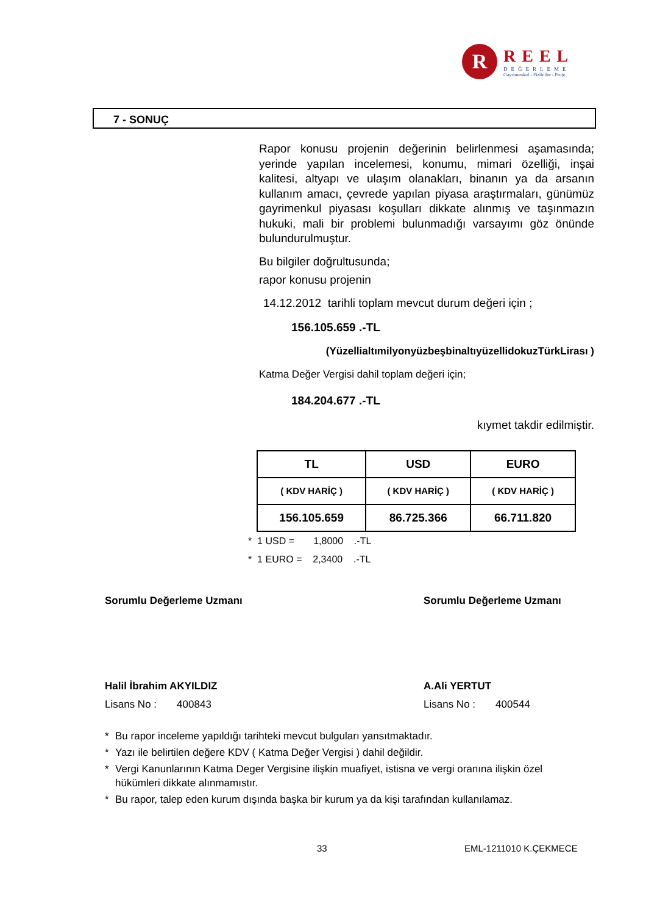R
REEL
DEĞERLEME
Gayrimenkul - Fizibilite - Proje
7 - SONUÇ
Rapor konusu projenin değerinin belirlenmesi aşamasında; yerinde yapılan incelemesi, konumu, mimari özelliği, inşai kalitesi, altyapı ve ulaşım olanakları, binanın ya da arsanın kullanım amacı, çevrede yapılan piyasa araştırmaları, günümüz gayrimenkul piyasası koşulları dikkate alınmış ve taşınmazın hukuki, mali bir problemi bulunmadığı varsayımı göz önünde bulundurulmuştur.
Bu bilgiler doğrultusunda;
rapor konusu projenin
14.12.2012 tarihli toplam mevcut durum değeri için ;
156.105.659 .-TL
(YüzellialtımilyonyüzbeşbinaltıyüzellidokuzTürkLirası )
Katma Değer Vergisi dahil toplam değeri için;
184.204.677 .-TL
kıymet takdir edilmiştir.
| TL | USD | EURO |
| --- | --- | --- |
| ( KDV HARİÇ ) | ( KDV HARİÇ ) | ( KDV HARİÇ ) |
| 156.105.659 | 86.725.366 | 66.711.820 |
* 1 USD = 1,8000 .-TL
* 1 EURO = 2,3400 .-TL
Sorumlu Değerleme Uzmanı
Halil İbrahim AKYILDIZ
Lisans No : 400843
Sorumlu Değerleme Uzmanı
A.Ali YERTUT
Lisans No : 400544
* Bu rapor inceleme yapıldığı tarihteki mevcut bulguları yansıtmaktadır.
* Yazı ile belirtilen değere KDV ( Katma Değer Vergisi ) dahil değildir.
* Vergi Kanunlarının Katma Deger Vergisine ilişkin muafiyet, istisna ve vergi oranına ilişkin özel hükümleri dikkate alınmamıstır.
* Bu rapor, talep eden kurum dışında başka bir kurum ya da kişi tarafından kullanılamaz.
33 EML-1211010 K.ÇEKMECE